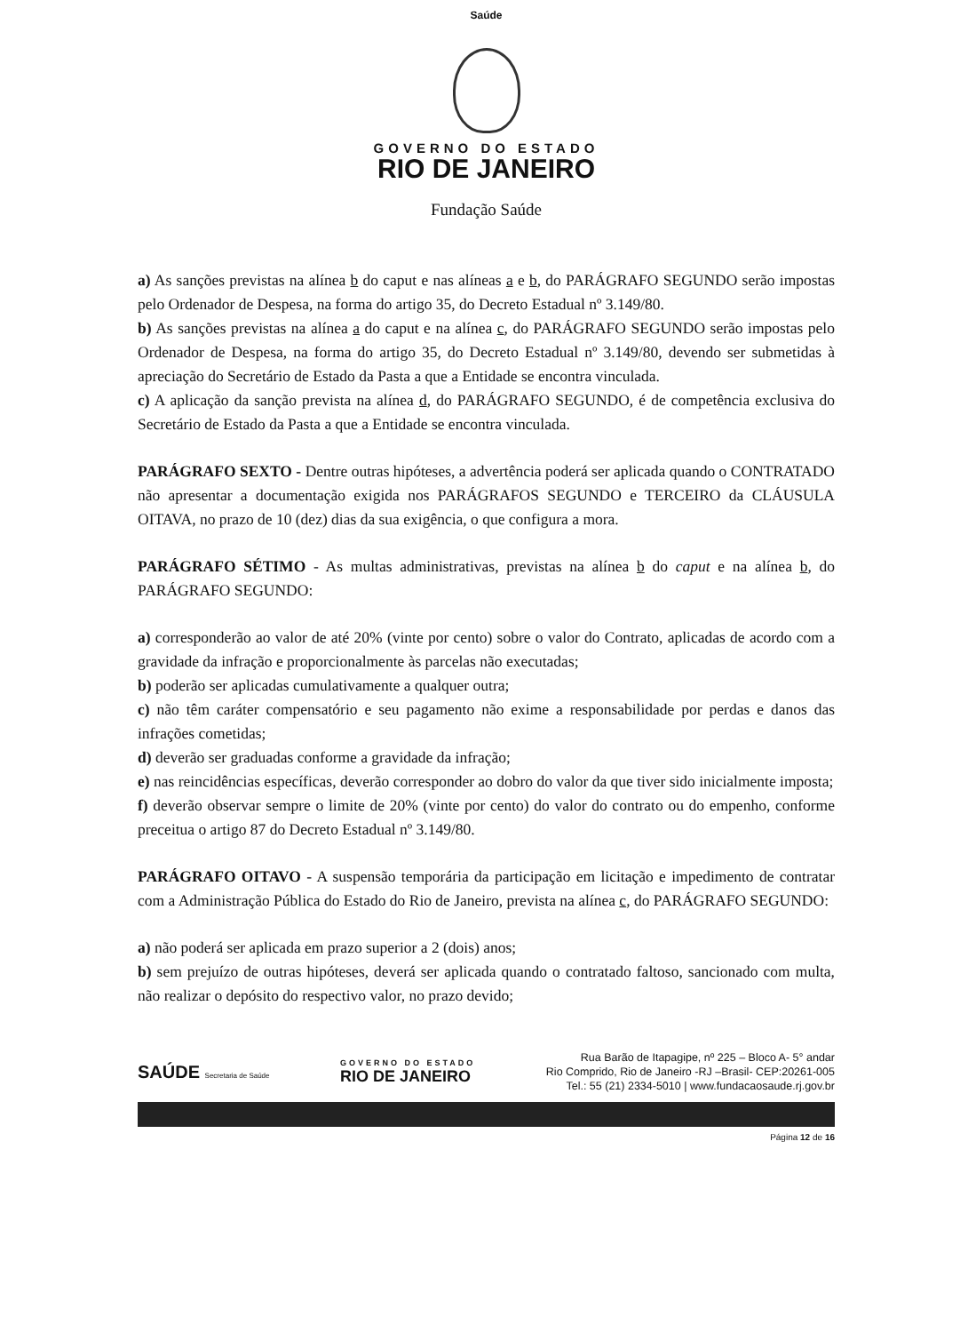Saúde
GOVERNO DO ESTADO
RIO DE JANEIRO
Fundação Saúde
a) As sanções previstas na alínea b do caput e nas alíneas a e b, do PARÁGRAFO SEGUNDO serão impostas pelo Ordenador de Despesa, na forma do artigo 35, do Decreto Estadual nº 3.149/80.
b) As sanções previstas na alínea a do caput e na alínea c, do PARÁGRAFO SEGUNDO serão impostas pelo Ordenador de Despesa, na forma do artigo 35, do Decreto Estadual nº 3.149/80, devendo ser submetidas à apreciação do Secretário de Estado da Pasta a que a Entidade se encontra vinculada.
c) A aplicação da sanção prevista na alínea d, do PARÁGRAFO SEGUNDO, é de competência exclusiva do Secretário de Estado da Pasta a que a Entidade se encontra vinculada.
PARÁGRAFO SEXTO - Dentre outras hipóteses, a advertência poderá ser aplicada quando o CONTRATADO não apresentar a documentação exigida nos PARÁGRAFOS SEGUNDO e TERCEIRO da CLÁUSULA OITAVA, no prazo de 10 (dez) dias da sua exigência, o que configura a mora.
PARÁGRAFO SÉTIMO - As multas administrativas, previstas na alínea b do caput e na alínea b, do PARÁGRAFO SEGUNDO:
a) corresponderão ao valor de até 20% (vinte por cento) sobre o valor do Contrato, aplicadas de acordo com a gravidade da infração e proporcionalmente às parcelas não executadas;
b) poderão ser aplicadas cumulativamente a qualquer outra;
c) não têm caráter compensatório e seu pagamento não exime a responsabilidade por perdas e danos das infrações cometidas;
d) deverão ser graduadas conforme a gravidade da infração;
e) nas reincidências específicas, deverão corresponder ao dobro do valor da que tiver sido inicialmente imposta;
f) deverão observar sempre o limite de 20% (vinte por cento) do valor do contrato ou do empenho, conforme preceitua o artigo 87 do Decreto Estadual nº 3.149/80.
PARÁGRAFO OITAVO - A suspensão temporária da participação em licitação e impedimento de contratar com a Administração Pública do Estado do Rio de Janeiro, prevista na alínea c, do PARÁGRAFO SEGUNDO:
a) não poderá ser aplicada em prazo superior a 2 (dois) anos;
b) sem prejuízo de outras hipóteses, deverá ser aplicada quando o contratado faltoso, sancionado com multa, não realizar o depósito do respectivo valor, no prazo devido;
SAÚDE Secretaria de Saúde
GOVERNO DO ESTADO
RIO DE JANEIRO
Rua Barão de Itapagipe, nº 225 – Bloco A- 5° andar
Rio Comprido, Rio de Janeiro -RJ –Brasil- CEP:20261-005
Tel.: 55 (21) 2334-5010 | www.fundacaosaude.rj.gov.br
Página 12 de 16